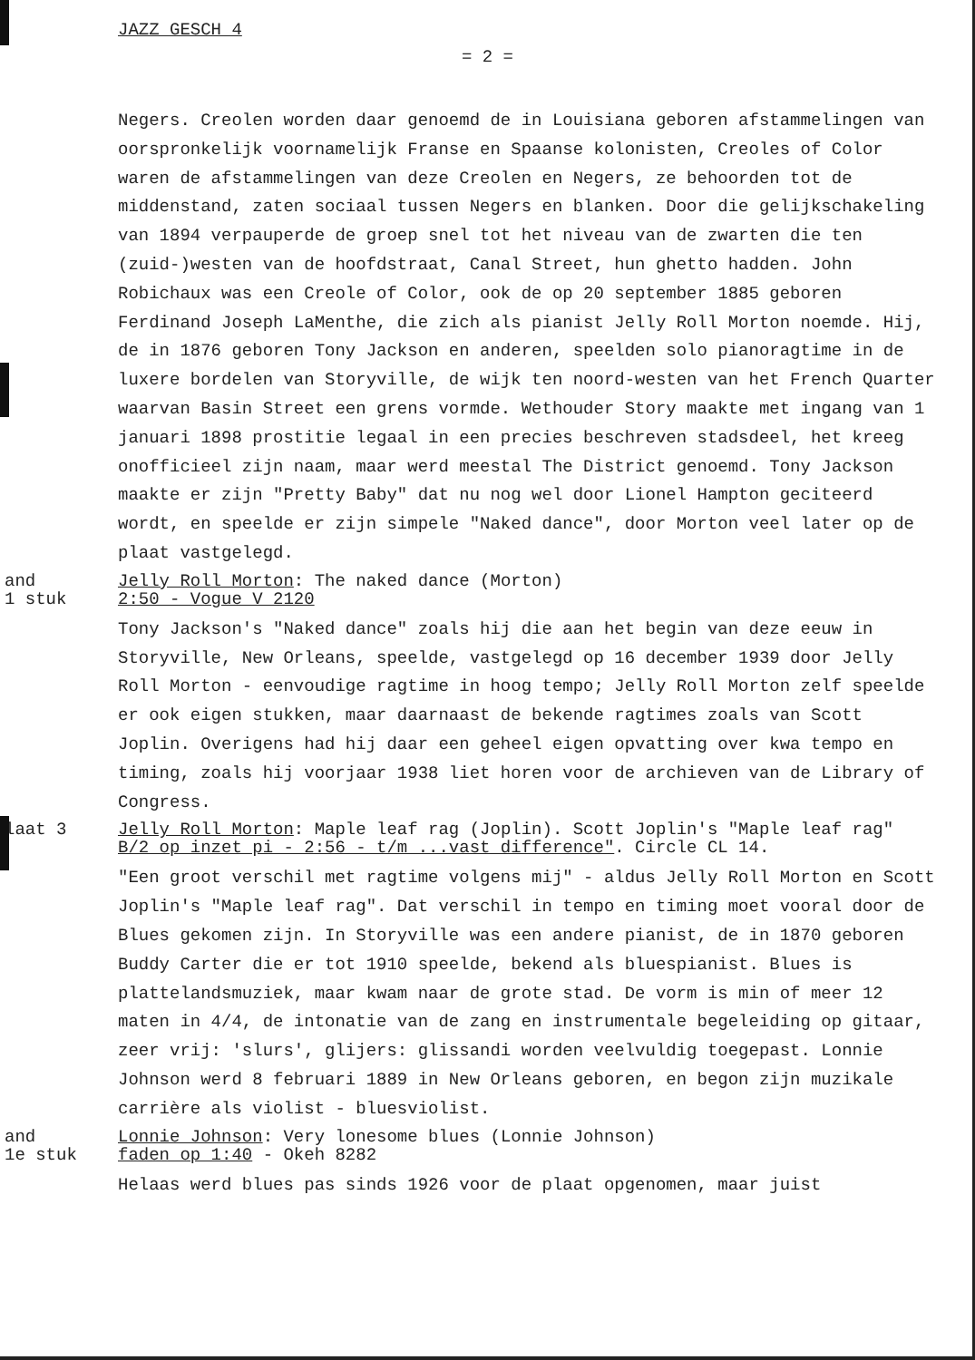JAZZ GESCH 4
= 2 =
Negers. Creolen worden daar genoemd de in Louisiana geboren afstammelingen van oorspronkelijk voornamelijk Franse en Spaanse kolonisten, Creoles of Color waren de afstammelingen van deze Creolen en Negers, ze behoorden tot de middenstand, zaten sociaal tussen Negers en blanken. Door die gelijkschakeling van 1894 verpauperde de groep snel tot het niveau van de zwarten die ten (zuid-)westen van de hoofdstraat, Canal Street, hun ghetto hadden. John Robichaux was een Creole of Color, ook de op 20 september 1885 geboren Ferdinand Joseph LaMenthe, die zich als pianist Jelly Roll Morton noemde. Hij, de in 1876 geboren Tony Jackson en anderen, speelden solo pianoragtime in de luxere bordelen van Storyville, de wijk ten noord-westen van het French Quarter waarvan Basin Street een grens vormde. Wethouder Story maakte met ingang van 1 januari 1898 prostitie legaal in een precies beschreven stadsdeel, het kreeg onofficieel zijn naam, maar werd meestal The District genoemd. Tony Jackson maakte er zijn "Pretty Baby" dat nu nog wel door Lionel Hampton geciteerd wordt, en speelde er zijn simpele "Naked dance", door Morton veel later op de plaat vastgelegd.
and
1 stuk
Jelly Roll Morton: The naked dance (Morton)
2:50 - Vogue V 2120
Tony Jackson's "Naked dance" zoals hij die aan het begin van deze eeuw in Storyville, New Orleans, speelde, vastgelegd op 16 december 1939 door Jelly Roll Morton - eenvoudige ragtime in hoog tempo; Jelly Roll Morton zelf speelde er ook eigen stukken, maar daarnaast de bekende ragtimes zoals van Scott Joplin. Overigens had hij daar een geheel eigen opvatting over kwa tempo en timing, zoals hij voorjaar 1938 liet horen voor de archieven van de Library of Congress.
laat 3 Jelly Roll Morton: Maple leaf rag (Joplin). Scott Joplin's "Maple leaf rag"
B/2 op inzet pi - 2:56 - t/m ...vast difference". Circle CL 14.
"Een groot verschil met ragtime volgens mij" - aldus Jelly Roll Morton en Scott Joplin's "Maple leaf rag". Dat verschil in tempo en timing moet vooral door de Blues gekomen zijn. In Storyville was een andere pianist, de in 1870 geboren Buddy Carter die er tot 1910 speelde, bekend als bluespianist. Blues is plattelandsmuziek, maar kwam naar de grote stad. De vorm is min of meer 12 maten in 4/4, de intonatie van de zang en instrumentale begeleiding op gitaar, zeer vrij: 'slurs', glijers: glissandi worden veelvuldig toegepast. Lonnie Johnson werd 8 februari 1889 in New Orleans geboren, en begon zijn muzikale carrière als violist - bluesviolist.
and
1e stuk
Lonnie Johnson: Very lonesome blues (Lonnie Johnson)
faden op 1:40 - Okeh 8282
Helaas werd blues pas sinds 1926 voor de plaat opgenomen, maar juist